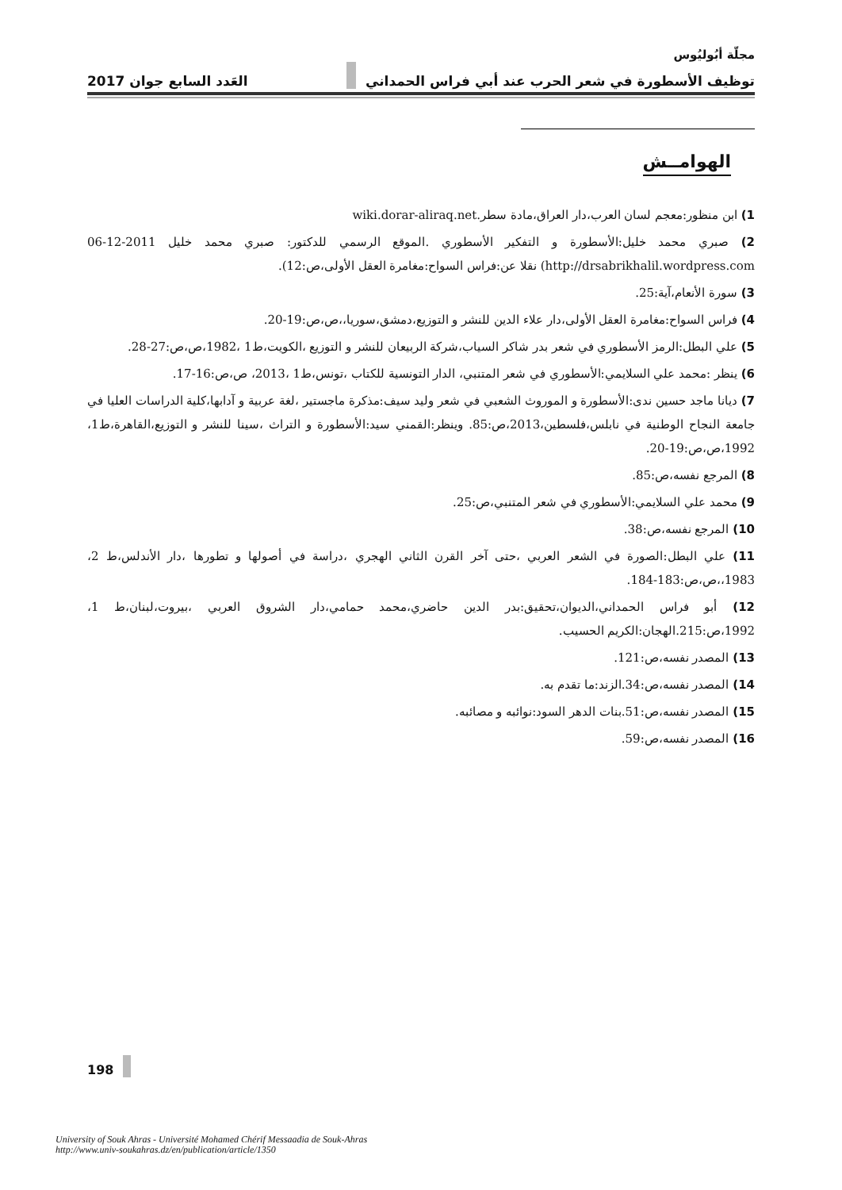مجلّة أبُوليُوس
توظيف الأسطورة في شعر الحرب عند أبي فراس الحمداني العَدد السابع جوان 2017
الهوامــش
1) ابن منظور:معجم لسان العرب،دار العراق،مادة سطر.wiki.dorar-aliraq.net
2) صبري محمد خليل:الأسطورة و التفكير الأسطوري .الموقع الرسمي للدكتور: صبري محمد خليل 2011-12-06 http://drsabrikhalil.wordpress.com) نقلا عن:فراس السواح:مغامرة العقل الأولى،ص:12).
3) سورة الأنعام،آية:25.
4) فراس السواح:مغامرة العقل الأولى،دار علاء الدين للنشر و التوزيع،دمشق،سوريا،،ص،ص:19-20.
5) علي البطل:الرمز الأسطوري في شعر بدر شاكر السياب،شركة الربيعان للنشر و التوزيع ،الكويت،ط1 ،1982،ص،ص:27-28.
6) ينظر :محمد علي السلايمي:الأسطوري في شعر المتنبي، الدار التونسية للكتاب ،تونس،ط1 ،2013، ص،ص:16-17.
7) ديانا ماجد حسين ندى:الأسطورة و الموروث الشعبي في شعر وليد سيف:مذكرة ماجستير ،لغة عربية و آدابها،كلية الدراسات العليا في جامعة النجاح الوطنية في نابلس،فلسطين،2013،ص:85. وينظر:القمني سيد:الأسطورة و التراث ،سينا للنشر و التوزيع،القاهرة،ط1، 1992،ص،ص:19-20.
8) المرجع نفسه،ص:85.
9) محمد علي السلايمي:الأسطوري في شعر المتنبي،ص:25.
10) المرجع نفسه،ص:38.
11) علي البطل:الصورة في الشعر العربي ،حتى آخر القرن الثاني الهجري ،دراسة في أصولها و تطورها ،دار الأندلس،ط 2، 1983،،ص،ص:183-184.
12) أبو فراس الحمداني،الديوان،تحقيق:بدر الدين حاضري،محمد حمامي،دار الشروق العربي ،بيروت،لبنان،ط 1، 1992،ص:215.الهجان:الكريم الحسيب.
13) المصدر نفسه،ص:121.
14) المصدر نفسه،ص:34.الزند:ما تقدم به.
15) المصدر نفسه،ص:51.بنات الدهر السود:نوائبه و مصائبه.
16) المصدر نفسه،ص:59.
198
University of Souk Ahras - Université Mohamed Chérif Messaadia de Souk-Ahras
http://www.univ-soukahras.dz/en/publication/article/1350